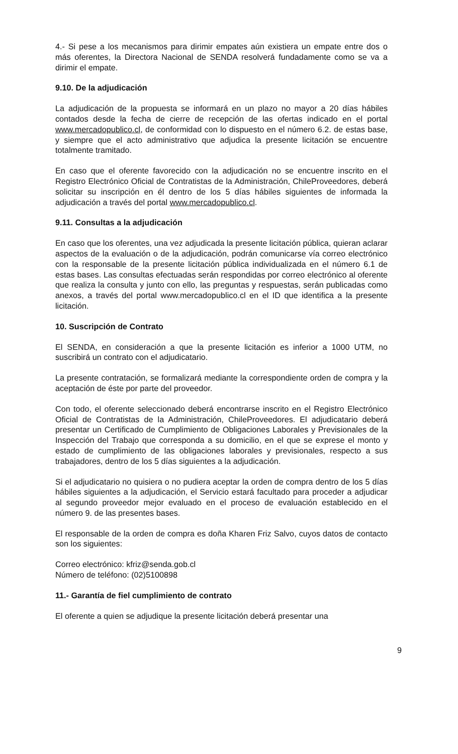4.- Si pese a los mecanismos para dirimir empates aún existiera un empate entre dos o más oferentes, la Directora Nacional de SENDA resolverá fundadamente como se va a dirimir el empate.
9.10. De la adjudicación
La adjudicación de la propuesta se informará en un plazo no mayor a 20 días hábiles contados desde la fecha de cierre de recepción de las ofertas indicado en el portal www.mercadopublico.cl, de conformidad con lo dispuesto en el número 6.2. de estas base, y siempre que el acto administrativo que adjudica la presente licitación se encuentre totalmente tramitado.
En caso que el oferente favorecido con la adjudicación no se encuentre inscrito en el Registro Electrónico Oficial de Contratistas de la Administración, ChileProveedores, deberá solicitar su inscripción en él dentro de los 5 días hábiles siguientes de informada la adjudicación a través del portal www.mercadopublico.cl.
9.11. Consultas a la adjudicación
En caso que los oferentes, una vez adjudicada la presente licitación pública, quieran aclarar aspectos de la evaluación o de la adjudicación, podrán comunicarse vía correo electrónico con la responsable de la presente licitación pública individualizada en el número 6.1 de estas bases. Las consultas efectuadas serán respondidas por correo electrónico al oferente que realiza la consulta y junto con ello, las preguntas y respuestas, serán publicadas como anexos, a través del portal www.mercadopublico.cl en el ID que identifica a la presente licitación.
10. Suscripción de Contrato
El SENDA, en consideración a que la presente licitación es inferior a 1000 UTM, no suscribirá un contrato con el adjudicatario.
La presente contratación, se formalizará mediante la correspondiente orden de compra y la aceptación de éste por parte del proveedor.
Con todo, el oferente seleccionado deberá encontrarse inscrito en el Registro Electrónico Oficial de Contratistas de la Administración, ChileProveedores. El adjudicatario deberá presentar un Certificado de Cumplimiento de Obligaciones Laborales y Previsionales de la Inspección del Trabajo que corresponda a su domicilio, en el que se exprese el monto y estado de cumplimiento de las obligaciones laborales y previsionales, respecto a sus trabajadores, dentro de los 5 días siguientes a la adjudicación.
Si el adjudicatario no quisiera o no pudiera aceptar la orden de compra dentro de los 5 días hábiles siguientes a la adjudicación, el Servicio estará facultado para proceder a adjudicar al segundo proveedor mejor evaluado en el proceso de evaluación establecido en el número 9. de las presentes bases.
El responsable de la orden de compra es doña Kharen Friz Salvo, cuyos datos de contacto son los siguientes:
Correo electrónico: kfriz@senda.gob.cl
Número de teléfono: (02)5100898
11.- Garantía de fiel cumplimiento de contrato
El oferente a quien se adjudique la presente licitación deberá presentar una
9